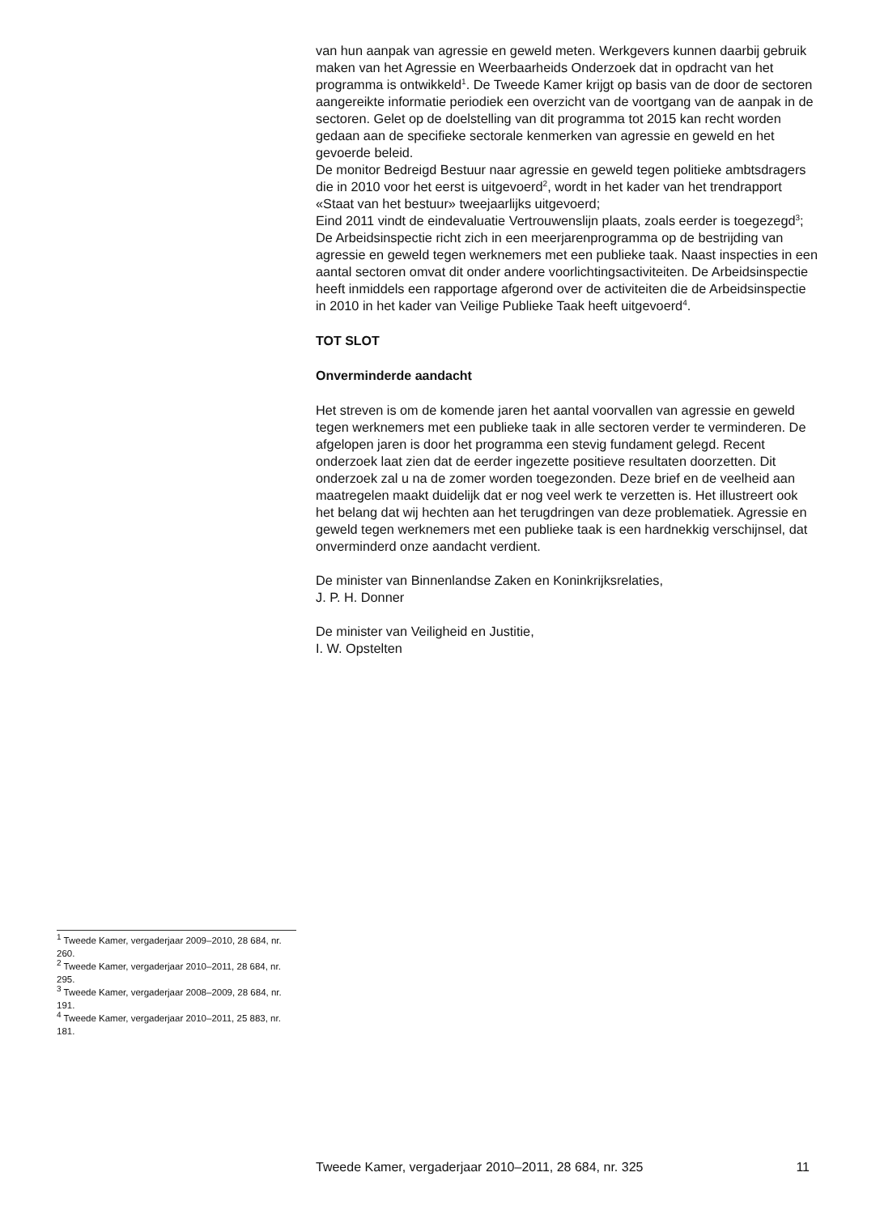van hun aanpak van agressie en geweld meten. Werkgevers kunnen daarbij gebruik maken van het Agressie en Weerbaarheids Onderzoek dat in opdracht van het programma is ontwikkeld<sup>1</sup>. De Tweede Kamer krijgt op basis van de door de sectoren aangereikte informatie periodiek een overzicht van de voortgang van de aanpak in de sectoren. Gelet op de doelstelling van dit programma tot 2015 kan recht worden gedaan aan de specifieke sectorale kenmerken van agressie en geweld en het gevoerde beleid.
De monitor Bedreigd Bestuur naar agressie en geweld tegen politieke ambtsdragers die in 2010 voor het eerst is uitgevoerd<sup>2</sup>, wordt in het kader van het trendrapport «Staat van het bestuur» tweejaarlijks uitgevoerd;
Eind 2011 vindt de eindevaluatie Vertrouwenslijn plaats, zoals eerder is toegezegd<sup>3</sup>;
De Arbeidsinspectie richt zich in een meerjarenprogramma op de bestrijding van agressie en geweld tegen werknemers met een publieke taak. Naast inspecties in een aantal sectoren omvat dit onder andere voorlichtingsactiviteiten. De Arbeidsinspectie heeft inmiddels een rapportage afgerond over de activiteiten die de Arbeidsinspectie in 2010 in het kader van Veilige Publieke Taak heeft uitgevoerd<sup>4</sup>.
TOT SLOT
Onverminderde aandacht
Het streven is om de komende jaren het aantal voorvallen van agressie en geweld tegen werknemers met een publieke taak in alle sectoren verder te verminderen. De afgelopen jaren is door het programma een stevig fundament gelegd. Recent onderzoek laat zien dat de eerder ingezette positieve resultaten doorzetten. Dit onderzoek zal u na de zomer worden toegezonden. Deze brief en de veelheid aan maatregelen maakt duidelijk dat er nog veel werk te verzetten is. Het illustreert ook het belang dat wij hechten aan het terugdringen van deze problematiek. Agressie en geweld tegen werknemers met een publieke taak is een hardnekkig verschijnsel, dat onverminderd onze aandacht verdient.
De minister van Binnenlandse Zaken en Koninkrijksrelaties,
J. P. H. Donner
De minister van Veiligheid en Justitie,
I. W. Opstelten
<sup>1</sup> Tweede Kamer, vergaderjaar 2009–2010, 28 684, nr. 260.
<sup>2</sup> Tweede Kamer, vergaderjaar 2010–2011, 28 684, nr. 295.
<sup>3</sup> Tweede Kamer, vergaderjaar 2008–2009, 28 684, nr. 191.
<sup>4</sup> Tweede Kamer, vergaderjaar 2010–2011, 25 883, nr. 181.
Tweede Kamer, vergaderjaar 2010–2011, 28 684, nr. 325 11